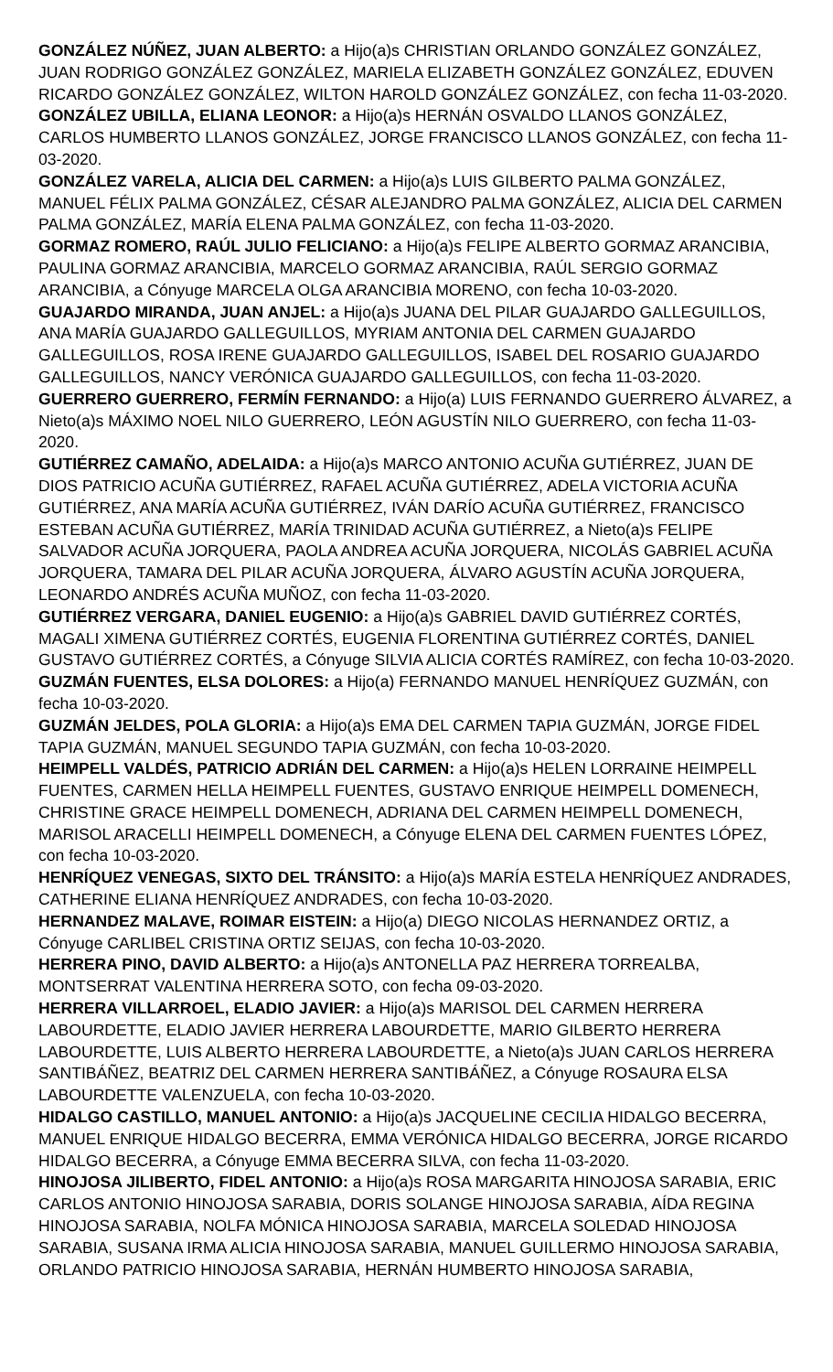GONZÁLEZ NÚÑEZ, JUAN ALBERTO: a Hijo(a)s CHRISTIAN ORLANDO GONZÁLEZ GONZÁLEZ, JUAN RODRIGO GONZÁLEZ GONZÁLEZ, MARIELA ELIZABETH GONZÁLEZ GONZÁLEZ, EDUVEN RICARDO GONZÁLEZ GONZÁLEZ, WILTON HAROLD GONZÁLEZ GONZÁLEZ, con fecha 11-03-2020.
GONZÁLEZ UBILLA, ELIANA LEONOR: a Hijo(a)s HERNÁN OSVALDO LLANOS GONZÁLEZ, CARLOS HUMBERTO LLANOS GONZÁLEZ, JORGE FRANCISCO LLANOS GONZÁLEZ, con fecha 11-03-2020.
GONZÁLEZ VARELA, ALICIA DEL CARMEN: a Hijo(a)s LUIS GILBERTO PALMA GONZÁLEZ, MANUEL FÉLIX PALMA GONZÁLEZ, CÉSAR ALEJANDRO PALMA GONZÁLEZ, ALICIA DEL CARMEN PALMA GONZÁLEZ, MARÍA ELENA PALMA GONZÁLEZ, con fecha 11-03-2020.
GORMAZ ROMERO, RAÚL JULIO FELICIANO: a Hijo(a)s FELIPE ALBERTO GORMAZ ARANCIBIA, PAULINA GORMAZ ARANCIBIA, MARCELO GORMAZ ARANCIBIA, RAÚL SERGIO GORMAZ ARANCIBIA, a Cónyuge MARCELA OLGA ARANCIBIA MORENO, con fecha 10-03-2020.
GUAJARDO MIRANDA, JUAN ANJEL: a Hijo(a)s JUANA DEL PILAR GUAJARDO GALLEGUILLOS, ANA MARÍA GUAJARDO GALLEGUILLOS, MYRIAM ANTONIA DEL CARMEN GUAJARDO GALLEGUILLOS, ROSA IRENE GUAJARDO GALLEGUILLOS, ISABEL DEL ROSARIO GUAJARDO GALLEGUILLOS, NANCY VERÓNICA GUAJARDO GALLEGUILLOS, con fecha 11-03-2020.
GUERRERO GUERRERO, FERMÍN FERNANDO: a Hijo(a) LUIS FERNANDO GUERRERO ÁLVAREZ, a Nieto(a)s MÁXIMO NOEL NILO GUERRERO, LEÓN AGUSTÍN NILO GUERRERO, con fecha 11-03-2020.
GUTIÉRREZ CAMAÑO, ADELAIDA: a Hijo(a)s MARCO ANTONIO ACUÑA GUTIÉRREZ, JUAN DE DIOS PATRICIO ACUÑA GUTIÉRREZ, RAFAEL ACUÑA GUTIÉRREZ, ADELA VICTORIA ACUÑA GUTIÉRREZ, ANA MARÍA ACUÑA GUTIÉRREZ, IVÁN DARÍO ACUÑA GUTIÉRREZ, FRANCISCO ESTEBAN ACUÑA GUTIÉRREZ, MARÍA TRINIDAD ACUÑA GUTIÉRREZ, a Nieto(a)s FELIPE SALVADOR ACUÑA JORQUERA, PAOLA ANDREA ACUÑA JORQUERA, NICOLÁS GABRIEL ACUÑA JORQUERA, TAMARA DEL PILAR ACUÑA JORQUERA, ÁLVARO AGUSTÍN ACUÑA JORQUERA, LEONARDO ANDRÉS ACUÑA MUÑOZ, con fecha 11-03-2020.
GUTIÉRREZ VERGARA, DANIEL EUGENIO: a Hijo(a)s GABRIEL DAVID GUTIÉRREZ CORTÉS, MAGALI XIMENA GUTIÉRREZ CORTÉS, EUGENIA FLORENTINA GUTIÉRREZ CORTÉS, DANIEL GUSTAVO GUTIÉRREZ CORTÉS, a Cónyuge SILVIA ALICIA CORTÉS RAMÍREZ, con fecha 10-03-2020.
GUZMÁN FUENTES, ELSA DOLORES: a Hijo(a) FERNANDO MANUEL HENRÍQUEZ GUZMÁN, con fecha 10-03-2020.
GUZMÁN JELDES, POLA GLORIA: a Hijo(a)s EMA DEL CARMEN TAPIA GUZMÁN, JORGE FIDEL TAPIA GUZMÁN, MANUEL SEGUNDO TAPIA GUZMÁN, con fecha 10-03-2020.
HEIMPELL VALDÉS, PATRICIO ADRIÁN DEL CARMEN: a Hijo(a)s HELEN LORRAINE HEIMPELL FUENTES, CARMEN HELLA HEIMPELL FUENTES, GUSTAVO ENRIQUE HEIMPELL DOMENECH, CHRISTINE GRACE HEIMPELL DOMENECH, ADRIANA DEL CARMEN HEIMPELL DOMENECH, MARISOL ARACELLI HEIMPELL DOMENECH, a Cónyuge ELENA DEL CARMEN FUENTES LÓPEZ, con fecha 10-03-2020.
HENRÍQUEZ VENEGAS, SIXTO DEL TRÁNSITO: a Hijo(a)s MARÍA ESTELA HENRÍQUEZ ANDRADES, CATHERINE ELIANA HENRÍQUEZ ANDRADES, con fecha 10-03-2020.
HERNANDEZ MALAVE, ROIMAR EISTEIN: a Hijo(a) DIEGO NICOLAS HERNANDEZ ORTIZ, a Cónyuge CARLIBEL CRISTINA ORTIZ SEIJAS, con fecha 10-03-2020.
HERRERA PINO, DAVID ALBERTO: a Hijo(a)s ANTONELLA PAZ HERRERA TORREALBA, MONTSERRAT VALENTINA HERRERA SOTO, con fecha 09-03-2020.
HERRERA VILLARROEL, ELADIO JAVIER: a Hijo(a)s MARISOL DEL CARMEN HERRERA LABOURDETTE, ELADIO JAVIER HERRERA LABOURDETTE, MARIO GILBERTO HERRERA LABOURDETTE, LUIS ALBERTO HERRERA LABOURDETTE, a Nieto(a)s JUAN CARLOS HERRERA SANTIBÁÑEZ, BEATRIZ DEL CARMEN HERRERA SANTIBÁÑEZ, a Cónyuge ROSAURA ELSA LABOURDETTE VALENZUELA, con fecha 10-03-2020.
HIDALGO CASTILLO, MANUEL ANTONIO: a Hijo(a)s JACQUELINE CECILIA HIDALGO BECERRA, MANUEL ENRIQUE HIDALGO BECERRA, EMMA VERÓNICA HIDALGO BECERRA, JORGE RICARDO HIDALGO BECERRA, a Cónyuge EMMA BECERRA SILVA, con fecha 11-03-2020.
HINOJOSA JILIBERTO, FIDEL ANTONIO: a Hijo(a)s ROSA MARGARITA HINOJOSA SARABIA, ERIC CARLOS ANTONIO HINOJOSA SARABIA, DORIS SOLANGE HINOJOSA SARABIA, AÍDA REGINA HINOJOSA SARABIA, NOLFA MÓNICA HINOJOSA SARABIA, MARCELA SOLEDAD HINOJOSA SARABIA, SUSANA IRMA ALICIA HINOJOSA SARABIA, MANUEL GUILLERMO HINOJOSA SARABIA, ORLANDO PATRICIO HINOJOSA SARABIA, HERNÁN HUMBERTO HINOJOSA SARABIA,